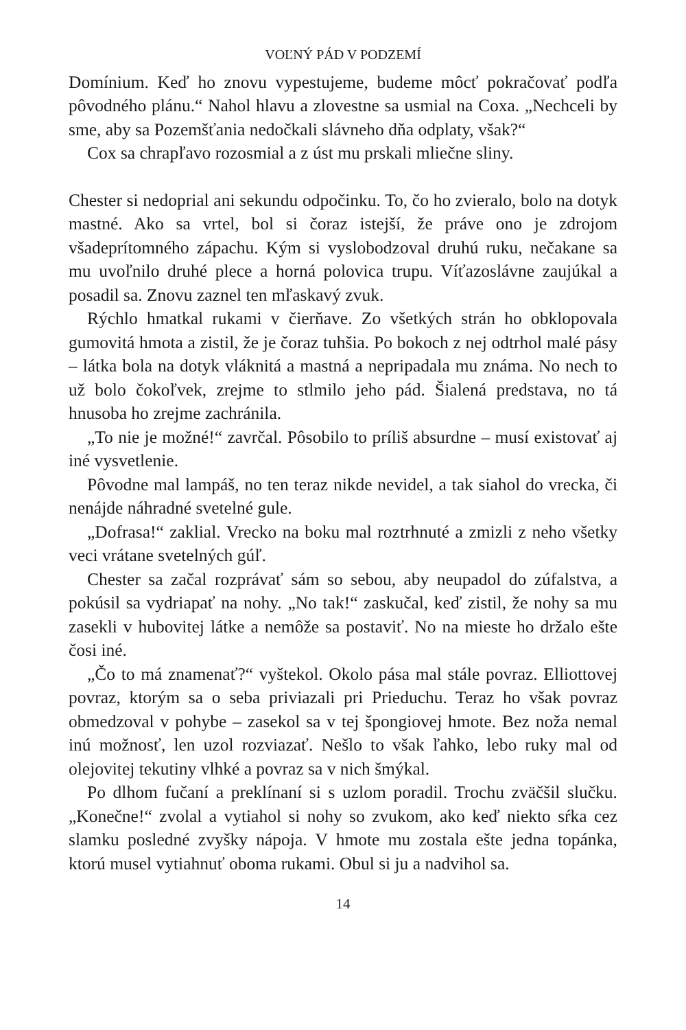VOĽNÝ PÁD V PODZEMÍ
Domínium. Keď ho znovu vypestujeme, budeme môcť pokračovať podľa pôvodného plánu.“ Nahol hlavu a zlovestne sa usmial na Coxa. „Nechceli by sme, aby sa Pozemšťania nedočkali slávneho dňa odplaty, však?“
Cox sa chrapľavo rozosmial a z úst mu prskali mliečne sliny.
Chester si nedoprial ani sekundu odpočinku. To, čo ho zvieralo, bolo na dotyk mastné. Ako sa vrtel, bol si čoraz istejší, že práve ono je zdrojom všadeprítomného zápachu. Kým si vyslobodzoval druhú ruku, nečakane sa mu uvoľnilo druhé plece a horná polovica trupu. Víťazoslávne zaujúkal a posadil sa. Znovu zaznel ten mľaskavý zvuk.
Rýchlo hmatkal rukami v čierňave. Zo všetkých strán ho obklopovala gumovitá hmota a zistil, že je čoraz tuhšia. Po bokoch z nej odtrhol malé pásy – látka bola na dotyk vláknitá a mastná a nepripadala mu známa. No nech to už bolo čokoľvek, zrejme to stlmilo jeho pád. Šialená predstava, no tá hnusoba ho zrejme zachránila.
„To nie je možné!“ zavrčal. Pôsobilo to príliš absurdne – musí existovať aj iné vysvetlenie.
Pôvodne mal lampáš, no ten teraz nikde nevidel, a tak siahol do vrecka, či nenájde náhradné svetelné gule.
„Dofrasa!“ zaklial. Vrecko na boku mal roztrhnuté a zmizli z neho všetky veci vrátane svetelných gúľ.
Chester sa začal rozprávať sám so sebou, aby neupadol do zúfalstva, a pokúsil sa vydriapať na nohy. „No tak!“ zaskučal, keď zistil, že nohy sa mu zasekli v hubovitej látke a nemôže sa postaviť. No na mieste ho držalo ešte čosi iné.
„Čo to má znamenať?“ vyštekol. Okolo pása mal stále povraz. Elliottovej povraz, ktorým sa o seba priviazali pri Prieduchu. Teraz ho však povraz obmedzoval v pohybe – zasekol sa v tej špongiovej hmote. Bez noža nemal inú možnosť, len uzol rozviazať. Nešlo to však ľahko, lebo ruky mal od olejovitej tekutiny vlhké a povraz sa v nich šmýkal.
Po dlhom fučaní a preklínaní si s uzlom poradil. Trochu zväčšil slučku. „Konečne!“ zvolal a vytiahol si nohy so zvukom, ako keď niekto sŕka cez slamku posledné zvyšky nápoja. V hmote mu zostala ešte jedna topánka, ktorú musel vytiahnuť oboma rukami. Obul si ju a nadvihol sa.
14